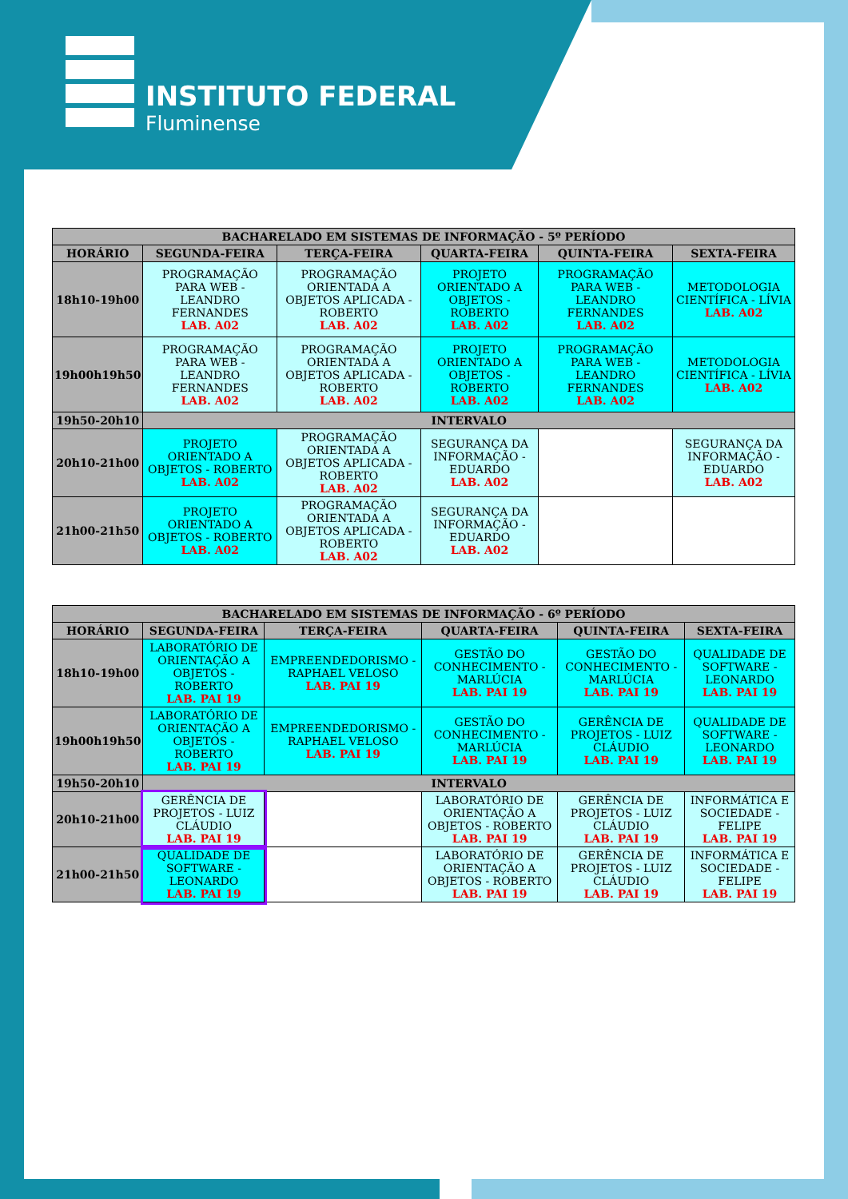INSTITUTO FEDERAL
Fluminense
| BACHARELADO EM SISTEMAS DE INFORMAÇÃO - 5º PERÍODO | | | | | |
| --- | --- | --- | --- | --- | --- |
| HORÁRIO | SEGUNDA-FEIRA | TERÇA-FEIRA | QUARTA-FEIRA | QUINTA-FEIRA | SEXTA-FEIRA |
| 18h10-19h00 | PROGRAMAÇÃO PARA WEB - LEANDRO FERNANDES LAB. A02 | PROGRAMAÇÃO ORIENTADA A OBJETOS APLICADA - ROBERTO LAB. A02 | PROJETO ORIENTADO A OBJETOS - ROBERTO LAB. A02 | PROGRAMAÇÃO PARA WEB - LEANDRO FERNANDES LAB. A02 | METODOLOGIA CIENTÍFICA - LÍVIA LAB. A02 |
| 19h00h19h50 | PROGRAMAÇÃO PARA WEB - LEANDRO FERNANDES LAB. A02 | PROGRAMAÇÃO ORIENTADA A OBJETOS APLICADA - ROBERTO LAB. A02 | PROJETO ORIENTADO A OBJETOS - ROBERTO LAB. A02 | PROGRAMAÇÃO PARA WEB - LEANDRO FERNANDES LAB. A02 | METODOLOGIA CIENTÍFICA - LÍVIA LAB. A02 |
| 19h50-20h10 | INTERVALO | | | | |
| 20h10-21h00 | PROJETO ORIENTADO A OBJETOS - ROBERTO LAB. A02 | PROGRAMAÇÃO ORIENTADA A OBJETOS APLICADA - ROBERTO LAB. A02 | SEGURANÇA DA INFORMAÇÃO - EDUARDO LAB. A02 | | SEGURANÇA DA INFORMAÇÃO - EDUARDO LAB. A02 |
| 21h00-21h50 | PROJETO ORIENTADO A OBJETOS - ROBERTO LAB. A02 | PROGRAMAÇÃO ORIENTADA A OBJETOS APLICADA - ROBERTO LAB. A02 | SEGURANÇA DA INFORMAÇÃO - EDUARDO LAB. A02 | | |
| BACHARELADO EM SISTEMAS DE INFORMAÇÃO - 6º PERÍODO | | | | | |
| --- | --- | --- | --- | --- | --- |
| HORÁRIO | SEGUNDA-FEIRA | TERÇA-FEIRA | QUARTA-FEIRA | QUINTA-FEIRA | SEXTA-FEIRA |
| 18h10-19h00 | LABORATÓRIO DE ORIENTAÇÃO A OBJETOS - ROBERTO LAB. PAI 19 | EMPREENDEDORISMO - RAPHAEL VELOSO LAB. PAI 19 | GESTÃO DO CONHECIMENTO - MARLÚCIA LAB. PAI 19 | GESTÃO DO CONHECIMENTO - MARLÚCIA LAB. PAI 19 | QUALIDADE DE SOFTWARE - LEONARDO LAB. PAI 19 |
| 19h00h19h50 | LABORATÓRIO DE ORIENTAÇÃO A OBJETOS - ROBERTO LAB. PAI 19 | EMPREENDEDORISMO - RAPHAEL VELOSO LAB. PAI 19 | GESTÃO DO CONHECIMENTO - MARLÚCIA LAB. PAI 19 | GERÊNCIA DE PROJETOS - LUIZ CLÁUDIO LAB. PAI 19 | QUALIDADE DE SOFTWARE - LEONARDO LAB. PAI 19 |
| 19h50-20h10 | INTERVALO | | | | |
| 20h10-21h00 | GERÊNCIA DE PROJETOS - LUIZ CLÁUDIO LAB. PAI 19 | | LABORATÓRIO DE ORIENTAÇÃO A OBJETOS - ROBERTO LAB. PAI 19 | GERÊNCIA DE PROJETOS - LUIZ CLÁUDIO LAB. PAI 19 | INFORMÁTICA E SOCIEDADE - FELIPE LAB. PAI 19 |
| 21h00-21h50 | QUALIDADE DE SOFTWARE - LEONARDO LAB. PAI 19 | | LABORATÓRIO DE ORIENTAÇÃO A OBJETOS - ROBERTO LAB. PAI 19 | GERÊNCIA DE PROJETOS - LUIZ CLÁUDIO LAB. PAI 19 | INFORMÁTICA E SOCIEDADE - FELIPE LAB. PAI 19 |